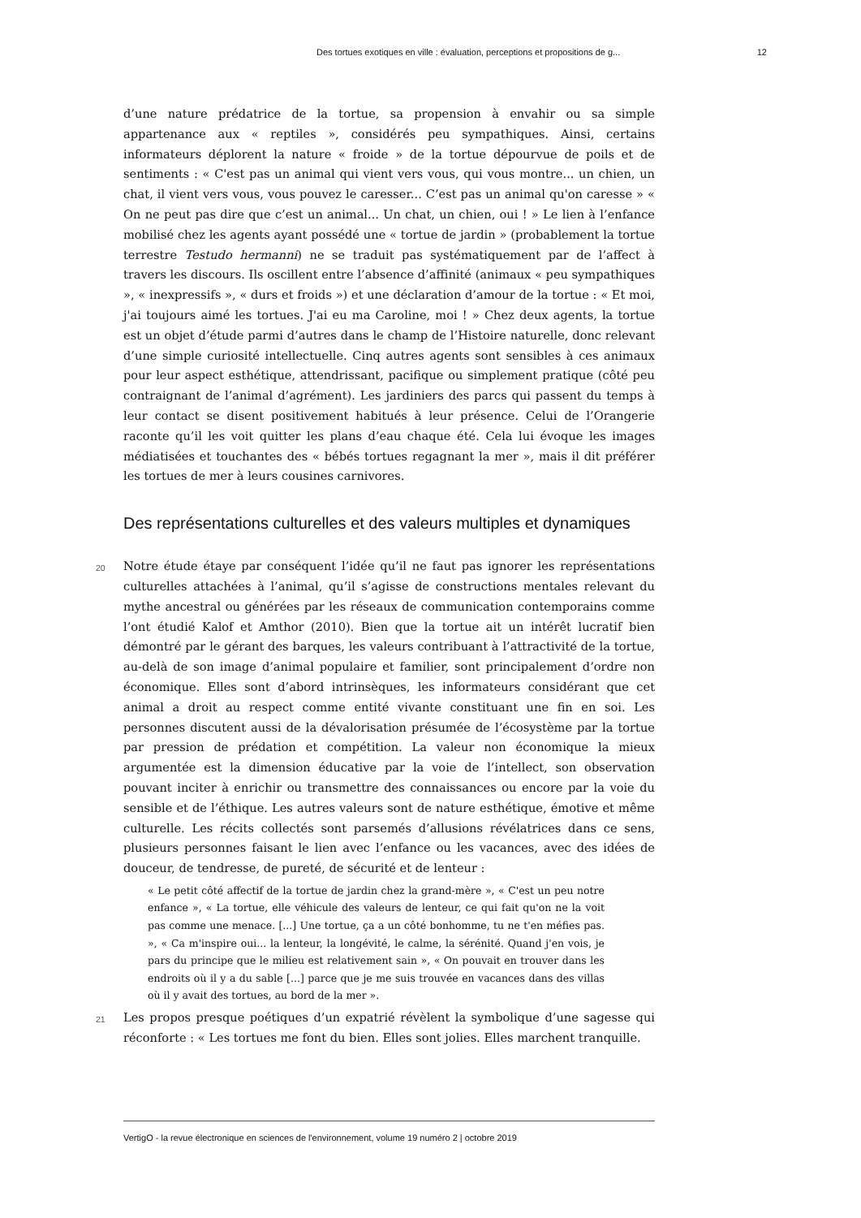Des tortues exotiques en ville : évaluation, perceptions et propositions de g... 12
d’une nature prédatrice de la tortue, sa propension à envahir ou sa simple appartenance aux « reptiles », considérés peu sympathiques. Ainsi, certains informateurs déplorent la nature « froide » de la tortue dépourvue de poils et de sentiments : « C'est pas un animal qui vient vers vous, qui vous montre... un chien, un chat, il vient vers vous, vous pouvez le caresser... C’est pas un animal qu'on caresse » « On ne peut pas dire que c’est un animal... Un chat, un chien, oui ! » Le lien à l’enfance mobilisé chez les agents ayant possédé une « tortue de jardin » (probablement la tortue terrestre Testudo hermanni) ne se traduit pas systématiquement par de l’affect à travers les discours. Ils oscillent entre l’absence d’affinité (animaux « peu sympathiques », « inexpressifs », « durs et froids ») et une déclaration d’amour de la tortue : « Et moi, j'ai toujours aimé les tortues. J'ai eu ma Caroline, moi ! » Chez deux agents, la tortue est un objet d’étude parmi d’autres dans le champ de l’Histoire naturelle, donc relevant d’une simple curiosité intellectuelle. Cinq autres agents sont sensibles à ces animaux pour leur aspect esthétique, attendrissant, pacifique ou simplement pratique (côté peu contraignant de l’animal d’agrément). Les jardiniers des parcs qui passent du temps à leur contact se disent positivement habitués à leur présence. Celui de l’Orangerie raconte qu’il les voit quitter les plans d’eau chaque été. Cela lui évoque les images médiatisées et touchantes des « bébés tortues regagnant la mer », mais il dit préférer les tortues de mer à leurs cousines carnivores.
Des représentations culturelles et des valeurs multiples et dynamiques
20 Notre étude étaye par conséquent l’idée qu’il ne faut pas ignorer les représentations culturelles attachées à l’animal, qu’il s’agisse de constructions mentales relevant du mythe ancestral ou générées par les réseaux de communication contemporains comme l’ont étudié Kalof et Amthor (2010). Bien que la tortue ait un intérêt lucratif bien démontré par le gérant des barques, les valeurs contribuant à l’attractivité de la tortue, au-delà de son image d’animal populaire et familier, sont principalement d’ordre non économique. Elles sont d’abord intrinsèques, les informateurs considérant que cet animal a droit au respect comme entité vivante constituant une fin en soi. Les personnes discutent aussi de la dévalorisation présumée de l’écosystème par la tortue par pression de prédation et compétition. La valeur non économique la mieux argumentée est la dimension éducative par la voie de l’intellect, son observation pouvant inciter à enrichir ou transmettre des connaissances ou encore par la voie du sensible et de l’éthique. Les autres valeurs sont de nature esthétique, émotive et même culturelle. Les récits collectés sont parsemés d’allusions révélatrices dans ce sens, plusieurs personnes faisant le lien avec l’enfance ou les vacances, avec des idées de douceur, de tendresse, de pureté, de sécurité et de lenteur :
« Le petit côté affectif de la tortue de jardin chez la grand-mère », « C'est un peu notre enfance », « La tortue, elle véhicule des valeurs de lenteur, ce qui fait qu'on ne la voit pas comme une menace. [...] Une tortue, ça a un côté bonhomme, tu ne t'en méfies pas. », « Ca m'inspire oui... la lenteur, la longévité, le calme, la sérénité. Quand j'en vois, je pars du principe que le milieu est relativement sain », « On pouvait en trouver dans les endroits où il y a du sable [...] parce que je me suis trouvée en vacances dans des villas où il y avait des tortues, au bord de la mer ».
21 Les propos presque poétiques d’un expatrié révèlent la symbolique d’une sagesse qui réconforte : « Les tortues me font du bien. Elles sont jolies. Elles marchent tranquille.
VertigO - la revue électronique en sciences de l'environnement, volume 19 numéro 2 | octobre 2019